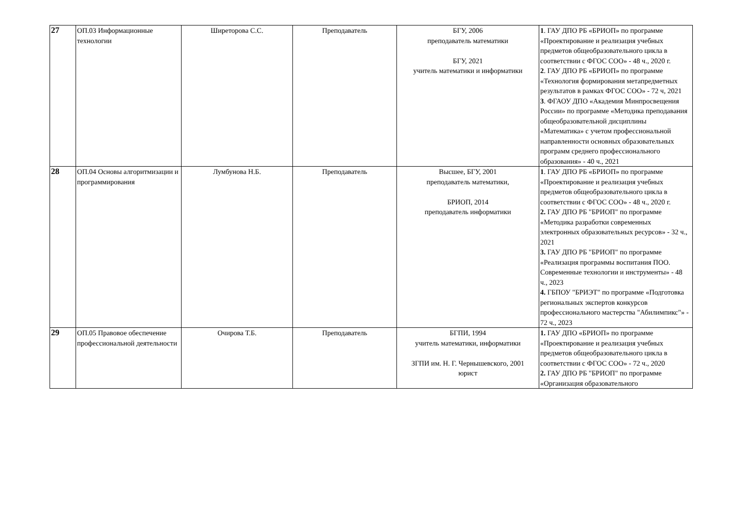| 27 | ОП.03 Информационные технологии | Ширеторова С.С. | Преподаватель | БГУ, 2006 преподаватель математики БГУ, 2021 учитель математики и информатики | 1 . ГАУ ДПО РБ «БРИОП» по программе «Проектирование и реализация учебных предметов общеобразовательного цикла в соответствии с ФГОС СОО» - 48 ч., 2020 г. 2 . ГАУ ДПО РБ «БРИОП» по программе «Технология формирования метапредметных результатов в рамках ФГОС СОО» - 72 ч, 2021 3 . ФГАОУ ДПО «Академия Минпросвещения России» по программе «Методика преподавания общеобразовательной дисциплины «Математика» с учетом профессиональной направленности основных образовательных программ среднего профессионального образования» - 40 ч., 2021 |
| 28 | ОП.04 Основы алгоритмизации и программирования | Лумбунова Н.Б. | Преподаватель | Высшее, БГУ, 2001 преподаватель математики, БРИОП, 2014 преподаватель информатики | 1 . ГАУ ДПО РБ «БРИОП» по программе «Проектирование и реализация учебных предметов общеобразовательного цикла в соответствии с ФГОС СОО» - 48 ч., 2020 г. 2. ГАУ ДПО РБ "БРИОП" по программе «Методика разработки современных электронных образовательных ресурсов» - 32 ч., 2021 3. ГАУ ДПО РБ "БРИОП" по программе «Реализация программы воспитания ПОО. Современные технологии и инструменты» - 48 ч., 2023 4. ГБПОУ "БРИЭТ" по программе «Подготовка региональных экспертов конкурсов профессионального мастерства "Абилимпикс"» - 72 ч., 2023 |
| 29 | ОП.05 Правовое обеспечение профессиональной деятельности | Очирова Т.Б. | Преподаватель | БГПИ, 1994 учитель математики, информатики ЗГПИ им. Н. Г. Чернышевского, 2001 юрист | 1. ГАУ ДПО «БРИОП» по программе «Проектирование и реализация учебных предметов общеобразовательного цикла в соответствии с ФГОС СОО» - 72 ч., 2020 2. ГАУ ДПО РБ "БРИОП" по программе «Организация образовательного |